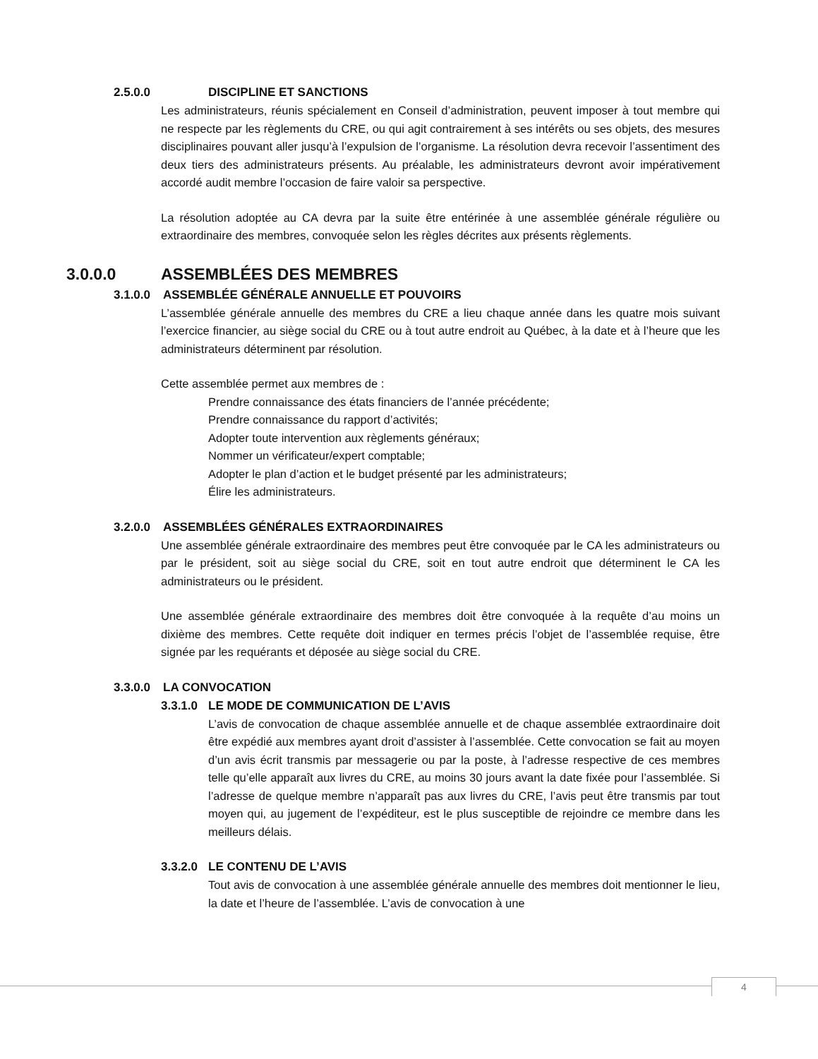2.5.0.0 DISCIPLINE ET SANCTIONS
Les administrateurs, réunis spécialement en Conseil d’administration, peuvent imposer à tout membre qui ne respecte par les règlements du CRE, ou qui agit contrairement à ses intérêts ou ses objets, des mesures disciplinaires pouvant aller jusqu’à l’expulsion de l’organisme. La résolution devra recevoir l’assentiment des deux tiers des administrateurs présents. Au préalable, les administrateurs devront avoir impérativement accordé audit membre l’occasion de faire valoir sa perspective.
La résolution adoptée au CA devra par la suite être entérinée à une assemblée générale régulière ou extraordinaire des membres, convoquée selon les règles décrites aux présents règlements.
3.0.0.0 ASSEMBLÉES DES MEMBRES
3.1.0.0 ASSEMBLÉE GÉNÉRALE ANNUELLE ET POUVOIRS
L’assemblée générale annuelle des membres du CRE a lieu chaque année dans les quatre mois suivant l’exercice financier, au siège social du CRE ou à tout autre endroit au Québec, à la date et à l’heure que les administrateurs déterminent par résolution.
Cette assemblée permet aux membres de :
Prendre connaissance des états financiers de l’année précédente;
Prendre connaissance du rapport d’activités;
Adopter toute intervention aux règlements généraux;
Nommer un vérificateur/expert comptable;
Adopter le plan d’action et le budget présenté par les administrateurs;
Élire les administrateurs.
3.2.0.0 ASSEMBLÉES GÉNÉRALES EXTRAORDINAIRES
Une assemblée générale extraordinaire des membres peut être convoquée par le CA les administrateurs ou par le président, soit au siège social du CRE, soit en tout autre endroit que déterminent le CA les administrateurs ou le président.
Une assemblée générale extraordinaire des membres doit être convoquée à la requête d’au moins un dixième des membres. Cette requête doit indiquer en termes précis l’objet de l’assemblée requise, être signée par les requérants et déposée au siège social du CRE.
3.3.0.0 LA CONVOCATION
3.3.1.0 LE MODE DE COMMUNICATION DE L’AVIS
L’avis de convocation de chaque assemblée annuelle et de chaque assemblée extraordinaire doit être expédié aux membres ayant droit d’assister à l’assemblée. Cette convocation se fait au moyen d’un avis écrit transmis par messagerie ou par la poste, à l’adresse respective de ces membres telle qu’elle apparaît aux livres du CRE, au moins 30 jours avant la date fixée pour l’assemblée. Si l’adresse de quelque membre n’apparaît pas aux livres du CRE, l’avis peut être transmis par tout moyen qui, au jugement de l’expéditeur, est le plus susceptible de rejoindre ce membre dans les meilleurs délais.
3.3.2.0 LE CONTENU DE L’AVIS
Tout avis de convocation à une assemblée générale annuelle des membres doit mentionner le lieu, la date et l’heure de l’assemblée. L’avis de convocation à une
4